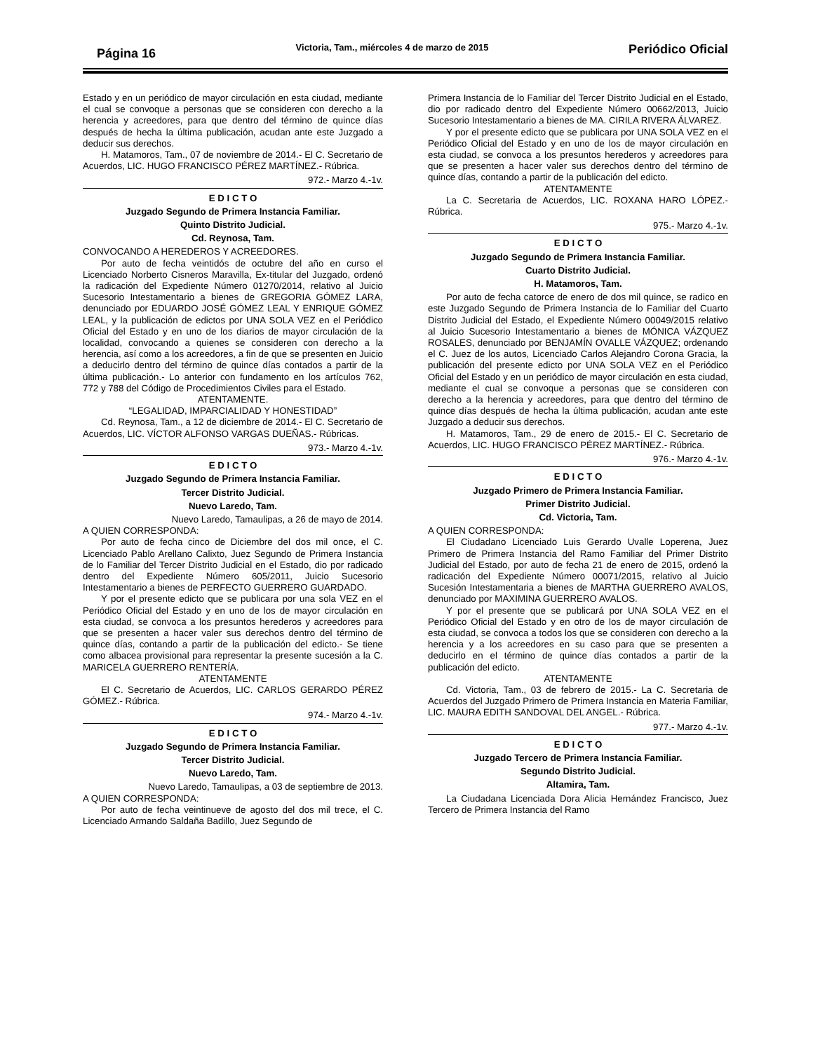Página 16
Victoria, Tam., miércoles 4 de marzo de 2015
Periódico Oficial
Estado y en un periódico de mayor circulación en esta ciudad, mediante el cual se convoque a personas que se consideren con derecho a la herencia y acreedores, para que dentro del término de quince días después de hecha la última publicación, acudan ante este Juzgado a deducir sus derechos.
H. Matamoros, Tam., 07 de noviembre de 2014.- El C. Secretario de Acuerdos, LIC. HUGO FRANCISCO PÉREZ MARTÍNEZ.- Rúbrica.
972.- Marzo 4.-1v.
E D I C T O
Juzgado Segundo de Primera Instancia Familiar.
Quinto Distrito Judicial.
Cd. Reynosa, Tam.
CONVOCANDO A HEREDEROS Y ACREEDORES.
Por auto de fecha veintidós de octubre del año en curso el Licenciado Norberto Cisneros Maravilla, Ex-titular del Juzgado, ordenó la radicación del Expediente Número 01270/2014, relativo al Juicio Sucesorio Intestamentario a bienes de GREGORIA GÓMEZ LARA, denunciado por EDUARDO JOSÉ GÓMEZ LEAL Y ENRIQUE GÓMEZ LEAL, y la publicación de edictos por UNA SOLA VEZ en el Periódico Oficial del Estado y en uno de los diarios de mayor circulación de la localidad, convocando a quienes se consideren con derecho a la herencia, así como a los acreedores, a fin de que se presenten en Juicio a deducirlo dentro del término de quince días contados a partir de la última publicación.- Lo anterior con fundamento en los artículos 762, 772 y 788 del Código de Procedimientos Civiles para el Estado.
ATENTAMENTE.
“LEGALIDAD, IMPARCIALIDAD Y HONESTIDAD”
Cd. Reynosa, Tam., a 12 de diciembre de 2014.- El C. Secretario de Acuerdos, LIC. VÍCTOR ALFONSO VARGAS DUEÑAS.- Rúbricas.
973.- Marzo 4.-1v.
E D I C T O
Juzgado Segundo de Primera Instancia Familiar.
Tercer Distrito Judicial.
Nuevo Laredo, Tam.
Nuevo Laredo, Tamaulipas, a 26 de mayo de 2014.
A QUIEN CORRESPONDA:
Por auto de fecha cinco de Diciembre del dos mil once, el C. Licenciado Pablo Arellano Calixto, Juez Segundo de Primera Instancia de lo Familiar del Tercer Distrito Judicial en el Estado, dio por radicado dentro del Expediente Número 605/2011, Juicio Sucesorio Intestamentario a bienes de PERFECTO GUERRERO GUARDADO.
Y por el presente edicto que se publicara por una sola VEZ en el Periódico Oficial del Estado y en uno de los de mayor circulación en esta ciudad, se convoca a los presuntos herederos y acreedores para que se presenten a hacer valer sus derechos dentro del término de quince días, contando a partir de la publicación del edicto.- Se tiene como albacea provisional para representar la presente sucesión a la C. MARICELA GUERRERO RENTERÍA.
ATENTAMENTE
El C. Secretario de Acuerdos, LIC. CARLOS GERARDO PÉREZ GÓMEZ.- Rúbrica.
974.- Marzo 4.-1v.
E D I C T O
Juzgado Segundo de Primera Instancia Familiar.
Tercer Distrito Judicial.
Nuevo Laredo, Tam.
Nuevo Laredo, Tamaulipas, a 03 de septiembre de 2013.
A QUIEN CORRESPONDA:
Por auto de fecha veintinueve de agosto del dos mil trece, el C. Licenciado Armando Saldaña Badillo, Juez Segundo de
Primera Instancia de lo Familiar del Tercer Distrito Judicial en el Estado, dio por radicado dentro del Expediente Número 00662/2013, Juicio Sucesorio Intestamentario a bienes de MA. CIRILA RIVERA ÁLVAREZ.
Y por el presente edicto que se publicara por UNA SOLA VEZ en el Periódico Oficial del Estado y en uno de los de mayor circulación en esta ciudad, se convoca a los presuntos herederos y acreedores para que se presenten a hacer valer sus derechos dentro del término de quince días, contando a partir de la publicación del edicto.
ATENTAMENTE
La C. Secretaria de Acuerdos, LIC. ROXANA HARO LÓPEZ.- Rúbrica.
975.- Marzo 4.-1v.
E D I C T O
Juzgado Segundo de Primera Instancia Familiar.
Cuarto Distrito Judicial.
H. Matamoros, Tam.
Por auto de fecha catorce de enero de dos mil quince, se radico en este Juzgado Segundo de Primera Instancia de lo Familiar del Cuarto Distrito Judicial del Estado, el Expediente Número 00049/2015 relativo al Juicio Sucesorio Intestamentario a bienes de MÓNICA VÁZQUEZ ROSALES, denunciado por BENJAMÍN OVALLE VÁZQUEZ; ordenando el C. Juez de los autos, Licenciado Carlos Alejandro Corona Gracia, la publicación del presente edicto por UNA SOLA VEZ en el Periódico Oficial del Estado y en un periódico de mayor circulación en esta ciudad, mediante el cual se convoque a personas que se consideren con derecho a la herencia y acreedores, para que dentro del término de quince días después de hecha la última publicación, acudan ante este Juzgado a deducir sus derechos.
H. Matamoros, Tam., 29 de enero de 2015.- El C. Secretario de Acuerdos, LIC. HUGO FRANCISCO PÉREZ MARTÍNEZ.- Rúbrica.
976.- Marzo 4.-1v.
E D I C T O
Juzgado Primero de Primera Instancia Familiar.
Primer Distrito Judicial.
Cd. Victoria, Tam.
A QUIEN CORRESPONDA:
El Ciudadano Licenciado Luis Gerardo Uvalle Loperena, Juez Primero de Primera Instancia del Ramo Familiar del Primer Distrito Judicial del Estado, por auto de fecha 21 de enero de 2015, ordenó la radicación del Expediente Número 00071/2015, relativo al Juicio Sucesión Intestamentaria a bienes de MARTHA GUERRERO AVALOS, denunciado por MAXIMINA GUERRERO AVALOS.
Y por el presente que se publicará por UNA SOLA VEZ en el Periódico Oficial del Estado y en otro de los de mayor circulación de esta ciudad, se convoca a todos los que se consideren con derecho a la herencia y a los acreedores en su caso para que se presenten a deducirlo en el término de quince días contados a partir de la publicación del edicto.
ATENTAMENTE
Cd. Victoria, Tam., 03 de febrero de 2015.- La C. Secretaria de Acuerdos del Juzgado Primero de Primera Instancia en Materia Familiar, LIC. MAURA EDITH SANDOVAL DEL ANGEL.- Rúbrica.
977.- Marzo 4.-1v.
E D I C T O
Juzgado Tercero de Primera Instancia Familiar.
Segundo Distrito Judicial.
Altamira, Tam.
La Ciudadana Licenciada Dora Alicia Hernández Francisco, Juez Tercero de Primera Instancia del Ramo